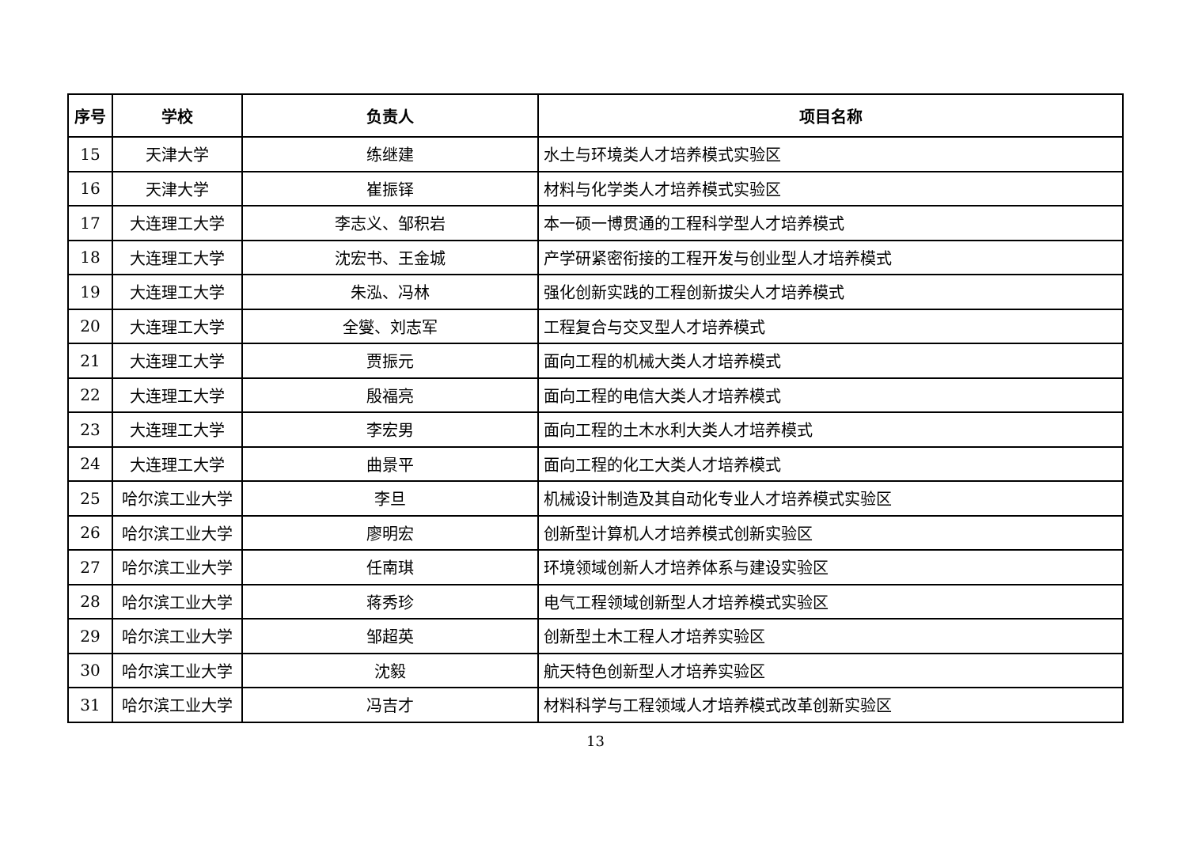| 序号 | 学校 | 负责人 | 项目名称 |
| --- | --- | --- | --- |
| 15 | 天津大学 | 练继建 | 水土与环境类人才培养模式实验区 |
| 16 | 天津大学 | 崔振铎 | 材料与化学类人才培养模式实验区 |
| 17 | 大连理工大学 | 李志义、邹积岩 | 本一硕一博贯通的工程科学型人才培养模式 |
| 18 | 大连理工大学 | 沈宏书、王金城 | 产学研紧密衔接的工程开发与创业型人才培养模式 |
| 19 | 大连理工大学 | 朱泓、冯林 | 强化创新实践的工程创新拔尖人才培养模式 |
| 20 | 大连理工大学 | 全燮、刘志军 | 工程复合与交叉型人才培养模式 |
| 21 | 大连理工大学 | 贾振元 | 面向工程的机械大类人才培养模式 |
| 22 | 大连理工大学 | 殷福亮 | 面向工程的电信大类人才培养模式 |
| 23 | 大连理工大学 | 李宏男 | 面向工程的土木水利大类人才培养模式 |
| 24 | 大连理工大学 | 曲景平 | 面向工程的化工大类人才培养模式 |
| 25 | 哈尔滨工业大学 | 李旦 | 机械设计制造及其自动化专业人才培养模式实验区 |
| 26 | 哈尔滨工业大学 | 廖明宏 | 创新型计算机人才培养模式创新实验区 |
| 27 | 哈尔滨工业大学 | 任南琪 | 环境领域创新人才培养体系与建设实验区 |
| 28 | 哈尔滨工业大学 | 蒋秀珍 | 电气工程领域创新型人才培养模式实验区 |
| 29 | 哈尔滨工业大学 | 邹超英 | 创新型土木工程人才培养实验区 |
| 30 | 哈尔滨工业大学 | 沈毅 | 航天特色创新型人才培养实验区 |
| 31 | 哈尔滨工业大学 | 冯吉才 | 材料科学与工程领域人才培养模式改革创新实验区 |
13